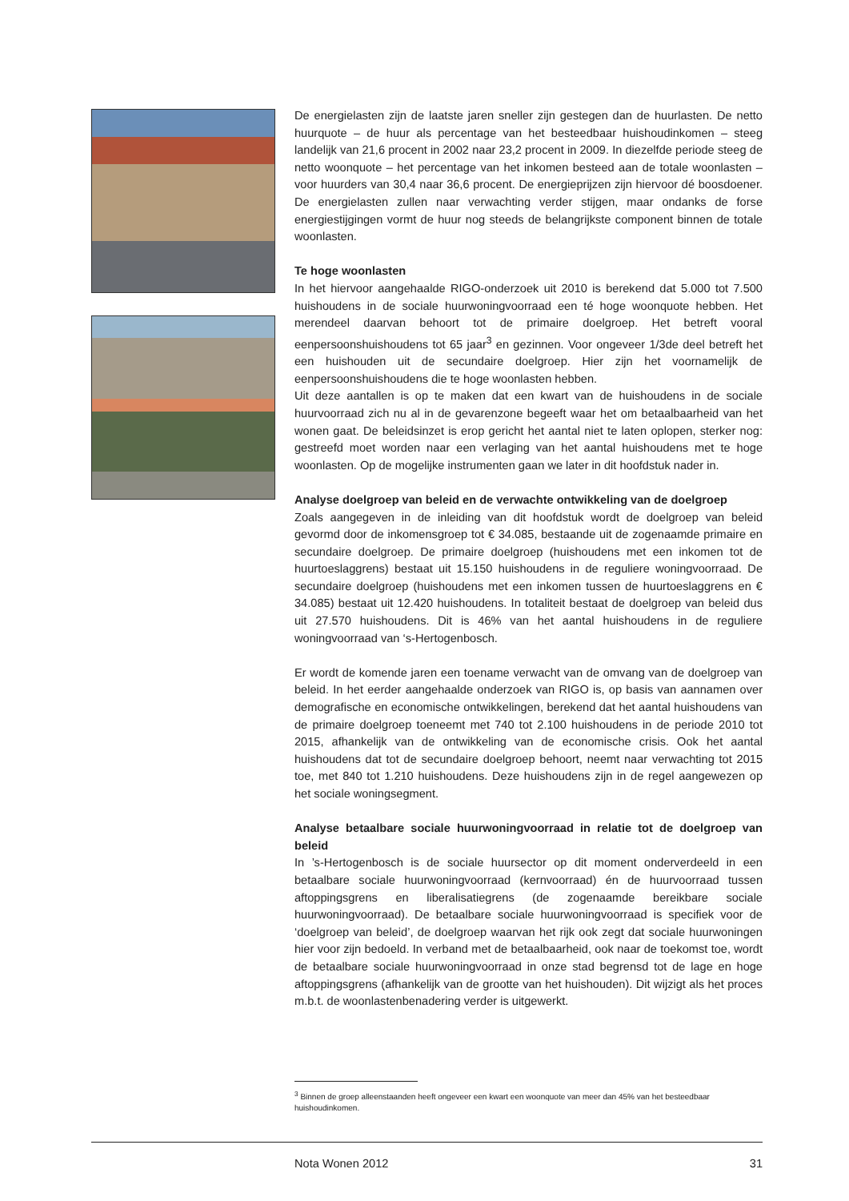De energielasten zijn de laatste jaren sneller zijn gestegen dan de huurlasten. De netto huurquote – de huur als percentage van het besteedbaar huishoudinkomen – steeg landelijk van 21,6 procent in 2002 naar 23,2 procent in 2009. In diezelfde periode steeg de netto woonquote – het percentage van het inkomen besteed aan de totale woonlasten – voor huurders van 30,4 naar 36,6 procent. De energieprijzen zijn hiervoor dé boosdoener. De energielasten zullen naar verwachting verder stijgen, maar ondanks de forse energiestijgingen vormt de huur nog steeds de belangrijkste component binnen de totale woonlasten.
Te hoge woonlasten
In het hiervoor aangehaalde RIGO-onderzoek uit 2010 is berekend dat 5.000 tot 7.500 huishoudens in de sociale huurwoningvoorraad een té hoge woonquote hebben. Het merendeel daarvan behoort tot de primaire doelgroep. Het betreft vooral eenpersoonshuishoudens tot 65 jaar<sup>3</sup> en gezinnen. Voor ongeveer 1/3de deel betreft het een huishouden uit de secundaire doelgroep. Hier zijn het voornamelijk de eenpersoonshuishoudens die te hoge woonlasten hebben.
Uit deze aantallen is op te maken dat een kwart van de huishoudens in de sociale huurvoorraad zich nu al in de gevarenzone begeeft waar het om betaalbaarheid van het wonen gaat. De beleidsinzet is erop gericht het aantal niet te laten oplopen, sterker nog: gestreefd moet worden naar een verlaging van het aantal huishoudens met te hoge woonlasten. Op de mogelijke instrumenten gaan we later in dit hoofdstuk nader in.
Analyse doelgroep van beleid en de verwachte ontwikkeling van de doelgroep
Zoals aangegeven in de inleiding van dit hoofdstuk wordt de doelgroep van beleid gevormd door de inkomensgroep tot € 34.085, bestaande uit de zogenaamde primaire en secundaire doelgroep. De primaire doelgroep (huishoudens met een inkomen tot de huurtoeslaggrens) bestaat uit 15.150 huishoudens in de reguliere woningvoorraad. De secundaire doelgroep (huishoudens met een inkomen tussen de huurtoeslaggrens en € 34.085) bestaat uit 12.420 huishoudens. In totaliteit bestaat de doelgroep van beleid dus uit 27.570 huishoudens. Dit is 46% van het aantal huishoudens in de reguliere woningvoorraad van ‘s-Hertogenbosch.
Er wordt de komende jaren een toename verwacht van de omvang van de doelgroep van beleid. In het eerder aangehaalde onderzoek van RIGO is, op basis van aannamen over demografische en economische ontwikkelingen, berekend dat het aantal huishoudens van de primaire doelgroep toeneemt met 740 tot 2.100 huishoudens in de periode 2010 tot 2015, afhankelijk van de ontwikkeling van de economische crisis. Ook het aantal huishoudens dat tot de secundaire doelgroep behoort, neemt naar verwachting tot 2015 toe, met 840 tot 1.210 huishoudens. Deze huishoudens zijn in de regel aangewezen op het sociale woningsegment.
Analyse betaalbare sociale huurwoningvoorraad in relatie tot de doelgroep van beleid
In ’s-Hertogenbosch is de sociale huursector op dit moment onderverdeeld in een betaalbare sociale huurwoningvoorraad (kernvoorraad) én de huurvoorraad tussen aftoppingsgrens en liberalisatiegrens (de zogenaamde bereikbare sociale huurwoningvoorraad). De betaalbare sociale huurwoningvoorraad is specifiek voor de ‘doelgroep van beleid’, de doelgroep waarvan het rijk ook zegt dat sociale huurwoningen hier voor zijn bedoeld. In verband met de betaalbaarheid, ook naar de toekomst toe, wordt de betaalbare sociale huurwoningvoorraad in onze stad begrensd tot de lage en hoge aftoppingsgrens (afhankelijk van de grootte van het huishouden). Dit wijzigt als het proces m.b.t. de woonlastenbenadering verder is uitgewerkt.
<sup>3</sup> Binnen de groep alleenstaanden heeft ongeveer een kwart een woonquote van meer dan 45% van het besteedbaar huishoudinkomen.
Nota Wonen 2012 31